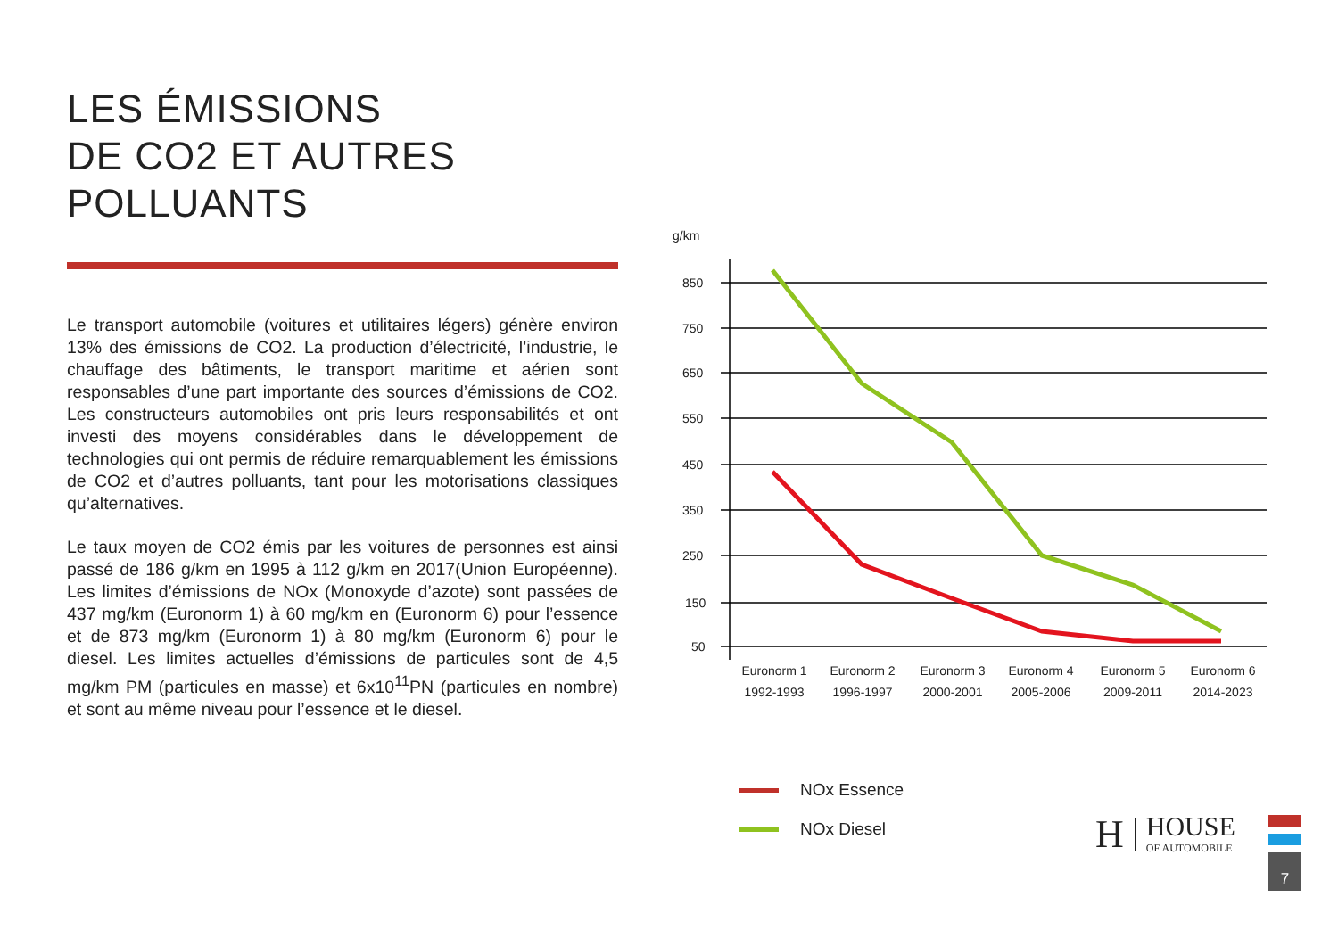LES ÉMISSIONS
DE CO2 ET AUTRES
POLLUANTS
Le transport automobile (voitures et utilitaires légers) génère environ 13% des émissions de CO2. La production d’électricité, l’industrie, le chauffage des bâtiments, le transport maritime et aérien sont responsables d’une part importante des sources d’émissions de CO2. Les constructeurs automobiles ont pris leurs responsabilités et ont investi des moyens considérables dans le développement de technologies qui ont permis de réduire remarquablement les émissions de CO2 et d’autres polluants, tant pour les motorisations classiques qu’alternatives.
Le taux moyen de CO2 émis par les voitures de personnes est ainsi passé de 186 g/km en 1995 à 112 g/km en 2017(Union Européenne). Les limites d’émissions de NOx (Monoxyde d’azote) sont passées de 437 mg/km (Euronorm 1) à 60 mg/km en (Euronorm 6) pour l’essence et de 873 mg/km (Euronorm 1) à 80 mg/km (Euronorm 6) pour le diesel. Les limites actuelles d’émissions de particules sont de 4,5 mg/km PM (particules en masse) et 6x10<sup>11</sup>PN (particules en nombre) et sont au même niveau pour l’essence et le diesel.
g/km
850
750
650
550
450
350
250
150
50
Euronorm 1
1992-1993
Euronorm 2
1996-1997
Euronorm 3
2000-2001
Euronorm 4
2005-2006
Euronorm 5
2009-2011
Euronorm 6
2014-2023
NOx Essence
NOx Diesel
H HOUSE
OF AUTOMOBILE
7